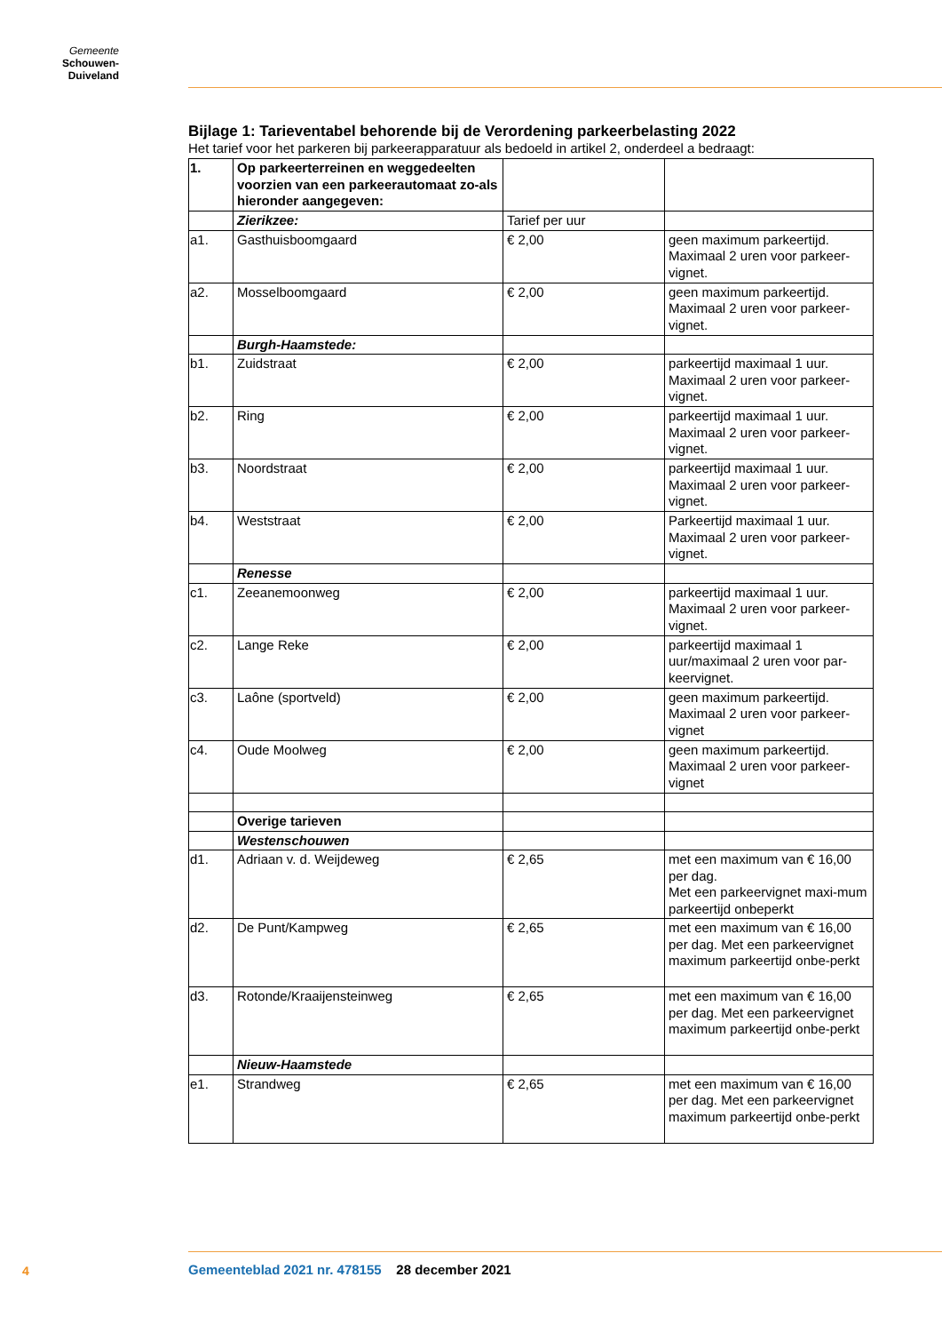Gemeente
Schouwen-Duiveland
Bijlage 1: Tarieventabel behorende bij de Verordening parkeerbelasting 2022
Het tarief voor het parkeren bij parkeerapparatuur als bedoeld in artikel 2, onderdeel a bedraagt:
| 1. | Op parkeerterreinen en weggedeelten voorzien van een parkeerautomaat zo-als hieronder aangegeven: | | |
| | Zierikzee: | Tarief per uur | |
| a1. | Gasthuisboomgaard | € 2,00 | geen maximum parkeertijd. Maximaal 2 uren voor parkeer-vignet. |
| a2. | Mosselboomgaard | € 2,00 | geen maximum parkeertijd. Maximaal 2 uren voor parkeer-vignet. |
| | Burgh-Haamstede: | | |
| b1. | Zuidstraat | € 2,00 | parkeertijd maximaal 1 uur. Maximaal 2 uren voor parkeer-vignet. |
| b2. | Ring | € 2,00 | parkeertijd maximaal 1 uur. Maximaal 2 uren voor parkeer-vignet. |
| b3. | Noordstraat | € 2,00 | parkeertijd maximaal 1 uur. Maximaal 2 uren voor parkeer-vignet. |
| b4. | Weststraat | € 2,00 | Parkeertijd maximaal 1 uur. Maximaal 2 uren voor parkeer-vignet. |
| | Renesse | | |
| c1. | Zeeanemoonweg | € 2,00 | parkeertijd maximaal 1 uur. Maximaal 2 uren voor parkeer-vignet. |
| c2. | Lange Reke | € 2,00 | parkeertijd maximaal 1 uur/maximaal 2 uren voor par-keervignet. |
| c3. | Laône (sportveld) | € 2,00 | geen maximum parkeertijd. Maximaal 2 uren voor parkeer-vignet |
| c4. | Oude Moolweg | € 2,00 | geen maximum parkeertijd. Maximaal 2 uren voor parkeer-vignet |
| | Overige tarieven | | |
| | Westenschouwen | | |
| d1. | Adriaan v. d. Weijdeweg | € 2,65 | met een maximum van € 16,00 per dag. Met een parkeervignet maxi-mum parkeertijd onbeperkt |
| d2. | De Punt/Kampweg | € 2,65 | met een maximum van € 16,00 per dag. Met een parkeervignet maximum parkeertijd onbe-perkt |
| d3. | Rotonde/Kraaijensteinweg | € 2,65 | met een maximum van € 16,00 per dag. Met een parkeervignet maximum parkeertijd onbe-perkt |
| | Nieuw-Haamstede | | |
| e1. | Strandweg | € 2,65 | met een maximum van € 16,00 per dag. Met een parkeervignet maximum parkeertijd onbe-perkt |
4
Gemeenteblad 2021 nr. 478155 28 december 2021